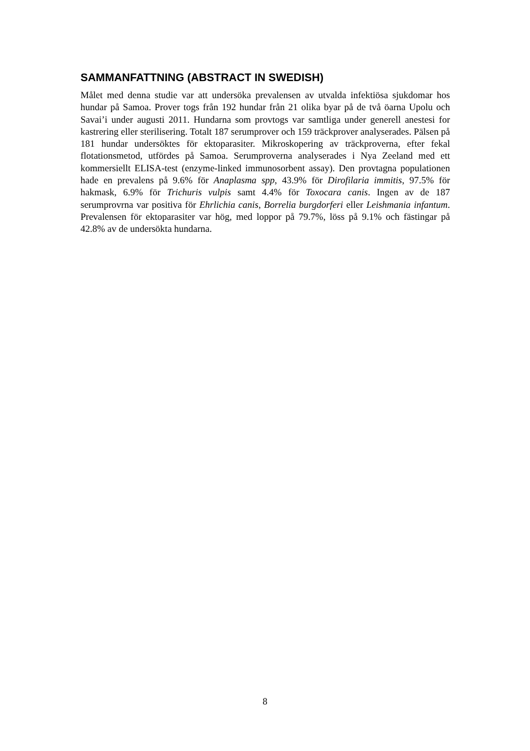SAMMANFATTNING (ABSTRACT IN SWEDISH)
Målet med denna studie var att undersöka prevalensen av utvalda infektiösa sjukdomar hos hundar på Samoa. Prover togs från 192 hundar från 21 olika byar på de två öarna Upolu och Savai’i under augusti 2011. Hundarna som provtogs var samtliga under generell anestesi for kastrering eller sterilisering. Totalt 187 serumprover och 159 träckprover analyserades. Pälsen på 181 hundar undersöktes för ektoparasiter. Mikroskopering av träckproverna, efter fekal flotationsmetod, utfördes på Samoa. Serumproverna analyserades i Nya Zeeland med ett kommersiellt ELISA-test (enzyme-linked immunosorbent assay). Den provtagna populationen hade en prevalens på 9.6% för Anaplasma spp, 43.9% för Dirofilaria immitis, 97.5% för hakmask, 6.9% för Trichuris vulpis samt 4.4% för Toxocara canis. Ingen av de 187 serumprovrna var positiva för Ehrlichia canis, Borrelia burgdorferi eller Leishmania infantum. Prevalensen för ektoparasiter var hög, med loppor på 79.7%, löss på 9.1% och fästingar på 42.8% av de undersökta hundarna.
8